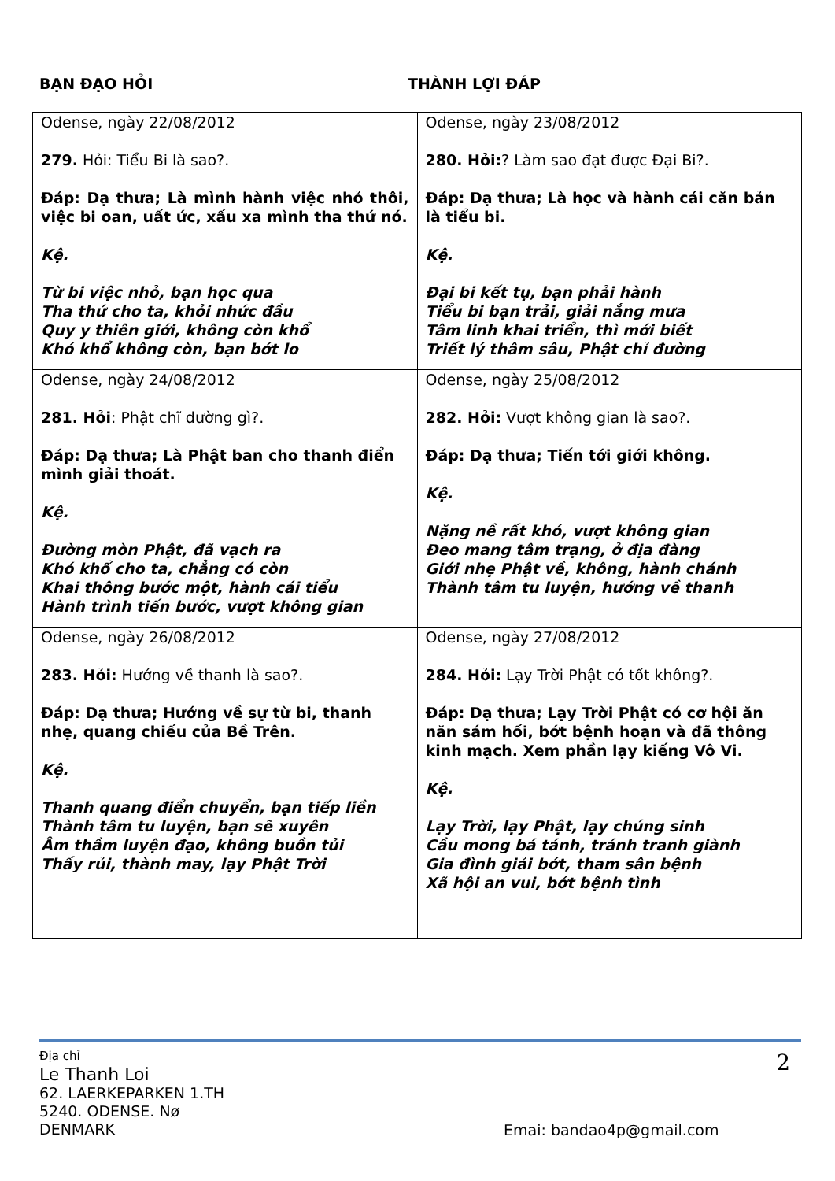BẠN ĐẠO HỎI THÀNH LỢI ĐÁP
| Odense, ngày 22/08/2012 279. Hỏi: Tiểu Bi là sao?. Đáp: Dạ thưa; Là mình hành việc nhỏ thôi, việc bi oan, uất ức, xấu xa mình tha thứ nó. Kệ. Từ bi việc nhỏ, bạn học qua Tha thứ cho ta, khỏi nhức đầu Quy y thiên giới, không còn khổ Khó khổ không còn, bạn bớt lo | Odense, ngày 23/08/2012 280. Hỏi: ? Làm sao đạt được Đại Bi?. Đáp: Dạ thưa; Là học và hành cái căn bản là tiểu bi. Kệ. Đại bi kết tụ, bạn phải hành Tiểu bi bạn trải, giải nắng mưa Tâm linh khai triển, thì mới biết Triết lý thâm sâu, Phật chỉ đường |
| Odense, ngày 24/08/2012 281. Hỏi : Phật chĩ đường gì?. Đáp: Dạ thưa; Là Phật ban cho thanh điển mình giải thoát. Kệ. Đường mòn Phật, đã vạch ra Khó khổ cho ta, chẳng có còn Khai thông bước một, hành cái tiểu Hành trình tiến bước, vượt không gian | Odense, ngày 25/08/2012 282. Hỏi: Vượt không gian là sao?. Đáp: Dạ thưa; Tiến tới giới không. Kệ. Nặng nề rất khó, vượt không gian Đeo mang tâm trạng, ở địa đàng Giới nhẹ Phật về, không, hành chánh Thành tâm tu luyện, hướng về thanh |
| Odense, ngày 26/08/2012 283. Hỏi: Hướng về thanh là sao?. Đáp: Dạ thưa; Hướng về sự từ bi, thanh nhẹ, quang chiếu của Bề Trên. Kệ. Thanh quang điển chuyển, bạn tiếp liền Thành tâm tu luyện, bạn sẽ xuyên Âm thầm luyện đạo, không buồn tủi Thấy rủi, thành may, lạy Phật Trời | Odense, ngày 27/08/2012 284. Hỏi: Lạy Trời Phật có tốt không?. Đáp: Dạ thưa; Lạy Trời Phật có cơ hội ăn năn sám hối, bớt bệnh hoạn và đã thông kinh mạch. Xem phần lạy kiếng Vô Vi. Kệ. Lạy Trời, lạy Phật, lạy chúng sinh Cầu mong bá tánh, tránh tranh giành Gia đình giải bớt, tham sân bệnh Xã hội an vui, bớt bệnh tình |
Địa chỉ
Le Thanh Loi
62. LAERKEPARKEN 1.TH
5240. ODENSE. Nø
DENMARK
2
Emai: bandao4p@gmail.com